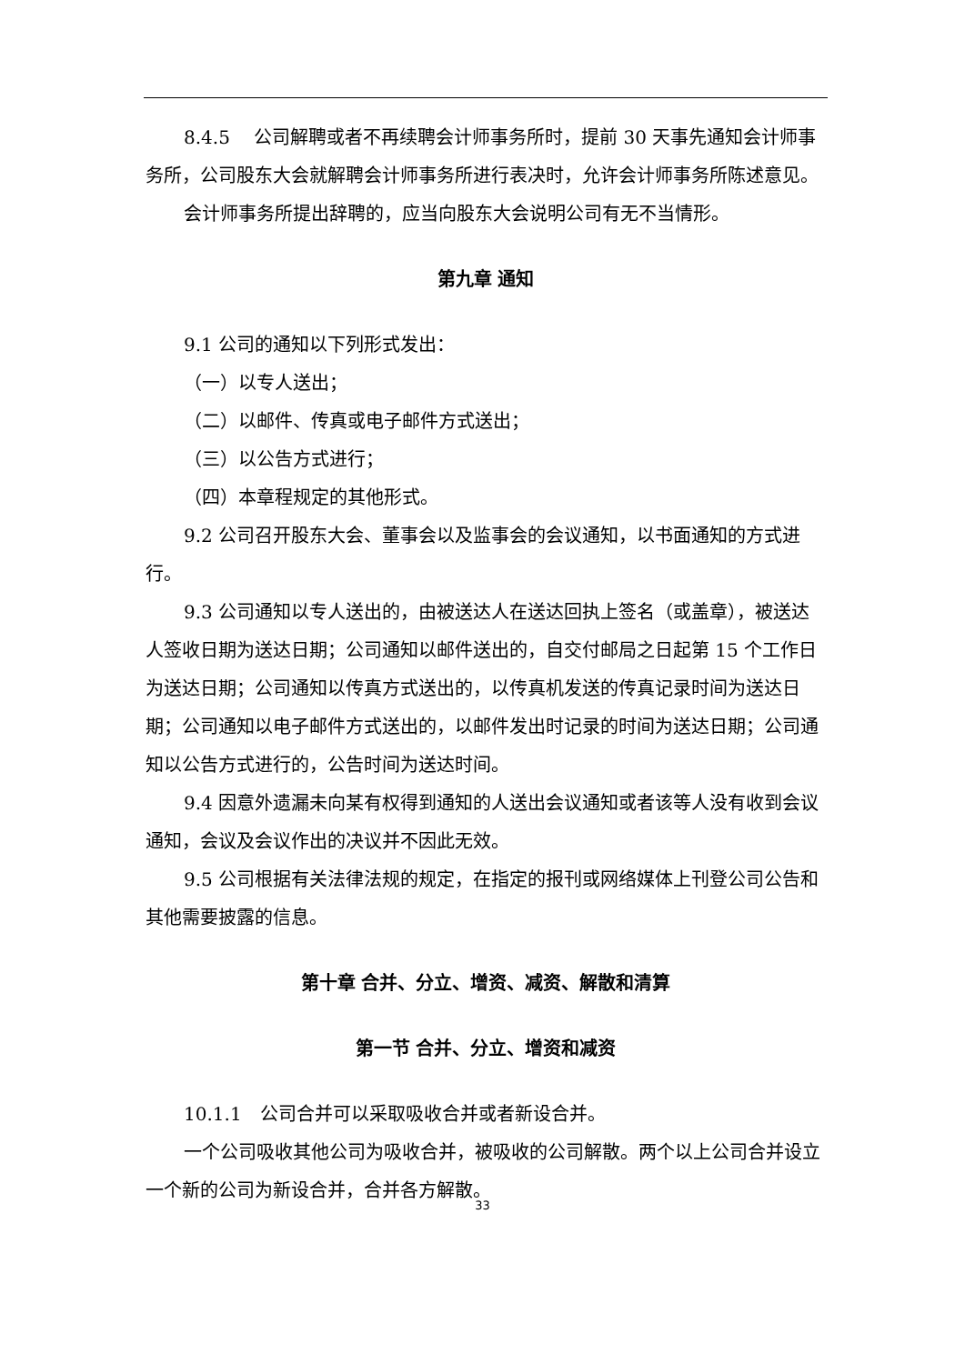8.4.5　 公司解聘或者不再续聘会计师事务所时，提前 30 天事先通知会计师事务所，公司股东大会就解聘会计师事务所进行表决时，允许会计师事务所陈述意见。
会计师事务所提出辞聘的，应当向股东大会说明公司有无不当情形。
第九章 通知
9.1 公司的通知以下列形式发出：
（一）以专人送出；
（二）以邮件、传真或电子邮件方式送出；
（三）以公告方式进行；
（四）本章程规定的其他形式。
9.2 公司召开股东大会、董事会以及监事会的会议通知，以书面通知的方式进行。
9.3 公司通知以专人送出的，由被送达人在送达回执上签名（或盖章），被送达人签收日期为送达日期；公司通知以邮件送出的，自交付邮局之日起第 15 个工作日为送达日期；公司通知以传真方式送出的，以传真机发送的传真记录时间为送达日期；公司通知以电子邮件方式送出的，以邮件发出时记录的时间为送达日期；公司通知以公告方式进行的，公告时间为送达时间。
9.4 因意外遗漏未向某有权得到通知的人送出会议通知或者该等人没有收到会议通知，会议及会议作出的决议并不因此无效。
9.5 公司根据有关法律法规的规定，在指定的报刊或网络媒体上刊登公司公告和其他需要披露的信息。
第十章 合并、分立、增资、减资、解散和清算
第一节 合并、分立、增资和减资
10.1.1　公司合并可以采取吸收合并或者新设合并。
一个公司吸收其他公司为吸收合并，被吸收的公司解散。两个以上公司合并设立一个新的公司为新设合并，合并各方解散。
33